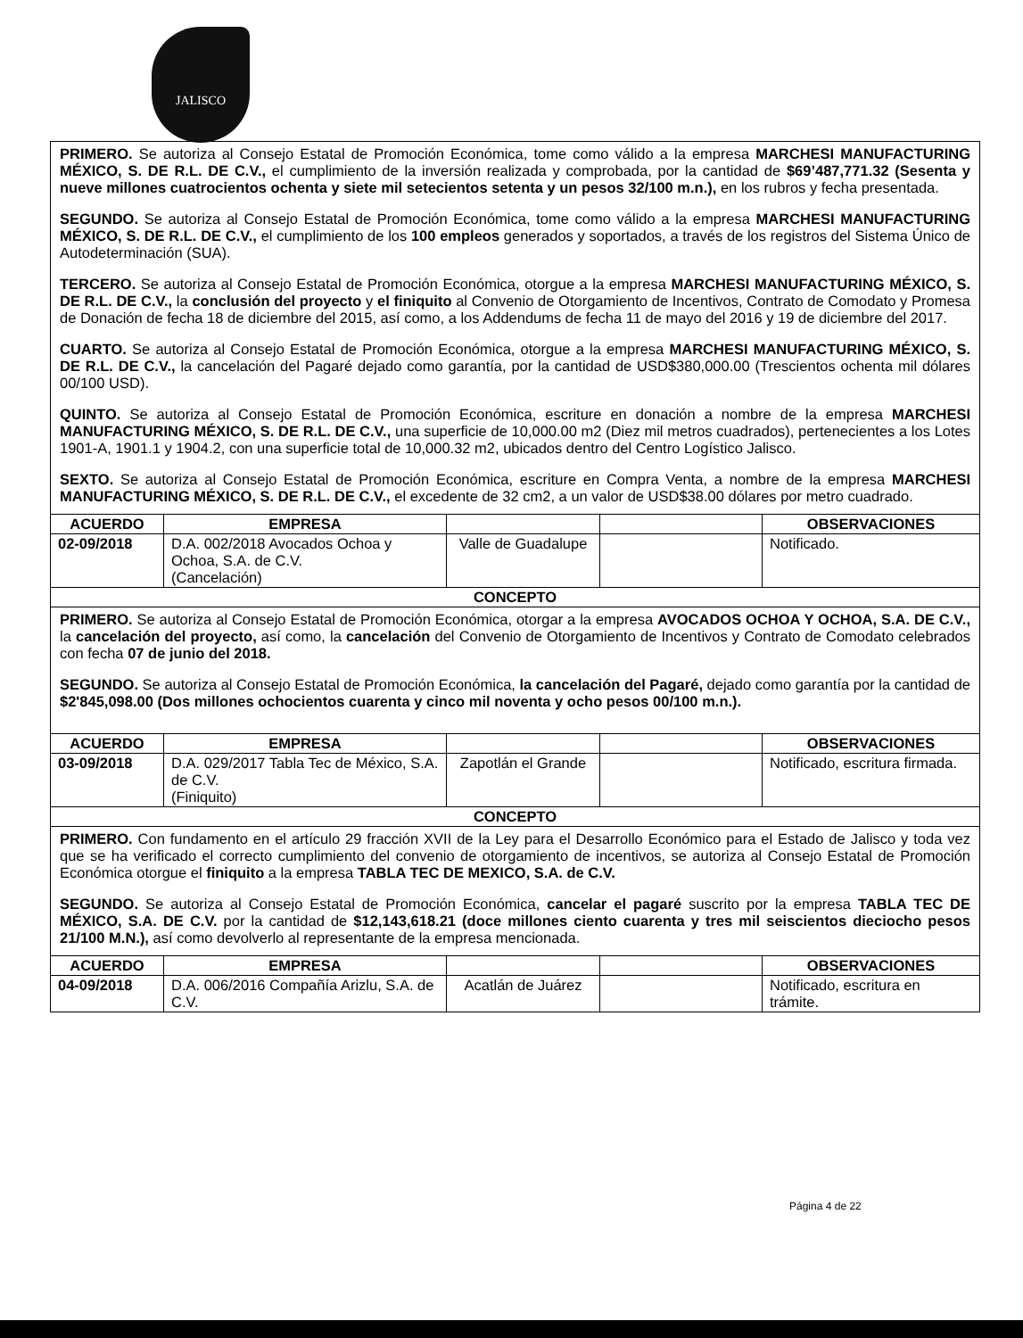JALISCO
| PRIMERO. Se autoriza al Consejo Estatal de Promoción Económica, tome como válido a la empresa MARCHESI MANUFACTURING MÉXICO, S. DE R.L. DE C.V., el cumplimiento de la inversión realizada y comprobada, por la cantidad de $69’487,771.32 (Sesenta y nueve millones cuatrocientos ochenta y siete mil setecientos setenta y un pesos 32/100 m.n.), en los rubros y fecha presentada. SEGUNDO. Se autoriza al Consejo Estatal de Promoción Económica, tome como válido a la empresa MARCHESI MANUFACTURING MÉXICO, S. DE R.L. DE C.V., el cumplimiento de los 100 empleos generados y soportados, a través de los registros del Sistema Único de Autodeterminación (SUA). TERCERO. Se autoriza al Consejo Estatal de Promoción Económica, otorgue a la empresa MARCHESI MANUFACTURING MÉXICO, S. DE R.L. DE C.V., la conclusión del proyecto y el finiquito al Convenio de Otorgamiento de Incentivos, Contrato de Comodato y Promesa de Donación de fecha 18 de diciembre del 2015, así como, a los Addendums de fecha 11 de mayo del 2016 y 19 de diciembre del 2017. CUARTO. Se autoriza al Consejo Estatal de Promoción Económica, otorgue a la empresa MARCHESI MANUFACTURING MÉXICO, S. DE R.L. DE C.V., la cancelación del Pagaré dejado como garantía, por la cantidad de USD$380,000.00 (Trescientos ochenta mil dólares 00/100 USD). QUINTO. Se autoriza al Consejo Estatal de Promoción Económica, escriture en donación a nombre de la empresa MARCHESI MANUFACTURING MÉXICO, S. DE R.L. DE C.V., una superficie de 10,000.00 m2 (Diez mil metros cuadrados), pertenecientes a los Lotes 1901-A, 1901.1 y 1904.2, con una superficie total de 10,000.32 m2, ubicados dentro del Centro Logístico Jalisco. SEXTO. Se autoriza al Consejo Estatal de Promoción Económica, escriture en Compra Venta, a nombre de la empresa MARCHESI MANUFACTURING MÉXICO, S. DE R.L. DE C.V., el excedente de 32 cm2, a un valor de USD$38.00 dólares por metro cuadrado. | | | | |
| ACUERDO | EMPRESA | | | OBSERVACIONES |
| 02-09/2018 | D.A. 002/2018 Avocados Ochoa y Ochoa, S.A. de C.V. (Cancelación) | Valle de Guadalupe | | Notificado. |
| CONCEPTO | | | | |
| PRIMERO. Se autoriza al Consejo Estatal de Promoción Económica, otorgar a la empresa AVOCADOS OCHOA Y OCHOA, S.A. DE C.V., la cancelación del proyecto, así como, la cancelación del Convenio de Otorgamiento de Incentivos y Contrato de Comodato celebrados con fecha 07 de junio del 2018. SEGUNDO. Se autoriza al Consejo Estatal de Promoción Económica, la cancelación del Pagaré, dejado como garantía por la cantidad de $2'845,098.00 (Dos millones ochocientos cuarenta y cinco mil noventa y ocho pesos 00/100 m.n.). | | | | |
| ACUERDO | EMPRESA | | | OBSERVACIONES |
| 03-09/2018 | D.A. 029/2017 Tabla Tec de México, S.A. de C.V. (Finiquito) | Zapotlán el Grande | | Notificado, escritura firmada. |
| CONCEPTO | | | | |
| PRIMERO. Con fundamento en el artículo 29 fracción XVII de la Ley para el Desarrollo Económico para el Estado de Jalisco y toda vez que se ha verificado el correcto cumplimiento del convenio de otorgamiento de incentivos, se autoriza al Consejo Estatal de Promoción Económica otorgue el finiquito a la empresa TABLA TEC DE MEXICO, S.A. de C.V. SEGUNDO. Se autoriza al Consejo Estatal de Promoción Económica, cancelar el pagaré suscrito por la empresa TABLA TEC DE MÉXICO, S.A. DE C.V. por la cantidad de $12,143,618.21 (doce millones ciento cuarenta y tres mil seiscientos dieciocho pesos 21/100 M.N.), así como devolverlo al representante de la empresa mencionada. | | | | |
| ACUERDO | EMPRESA | | | OBSERVACIONES |
| 04-09/2018 | D.A. 006/2016 Compañía Arizlu, S.A. de C.V. | Acatlán de Juárez | | Notificado, escritura en trámite. |
Página 4 de 22